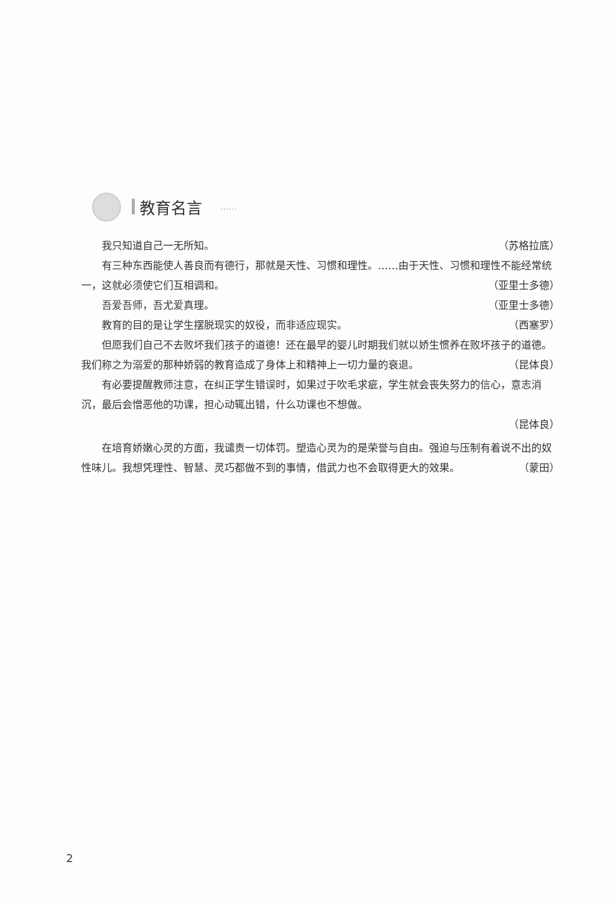教育名言 ……
我只知道自己一无所知。 （苏格拉底）
有三种东西能使人善良而有德行，那就是天性、习惯和理性。……由于天性、习惯和理性不能经常统一，这就必须使它们互相调和。 （亚里士多德）
吾爱吾师，吾尤爱真理。 （亚里士多德）
教育的目的是让学生摆脱现实的奴役，而非适应现实。 （西塞罗）
但愿我们自己不去败坏我们孩子的道德！还在最早的婴儿时期我们就以娇生惯养在败坏孩子的道德。我们称之为溺爱的那种娇弱的教育造成了身体上和精神上一切力量的衰退。 （昆体良）
有必要提醒教师注意，在纠正学生错误时，如果过于吹毛求疵，学生就会丧失努力的信心，意志消沉，最后会憎恶他的功课，担心动辄出错，什么功课也不想做。
（昆体良）
在培育娇嫩心灵的方面，我谴责一切体罚。塑造心灵为的是荣誉与自由。强迫与压制有着说不出的奴性味儿。我想凭理性、智慧、灵巧都做不到的事情，借武力也不会取得更大的效果。 （蒙田）
2